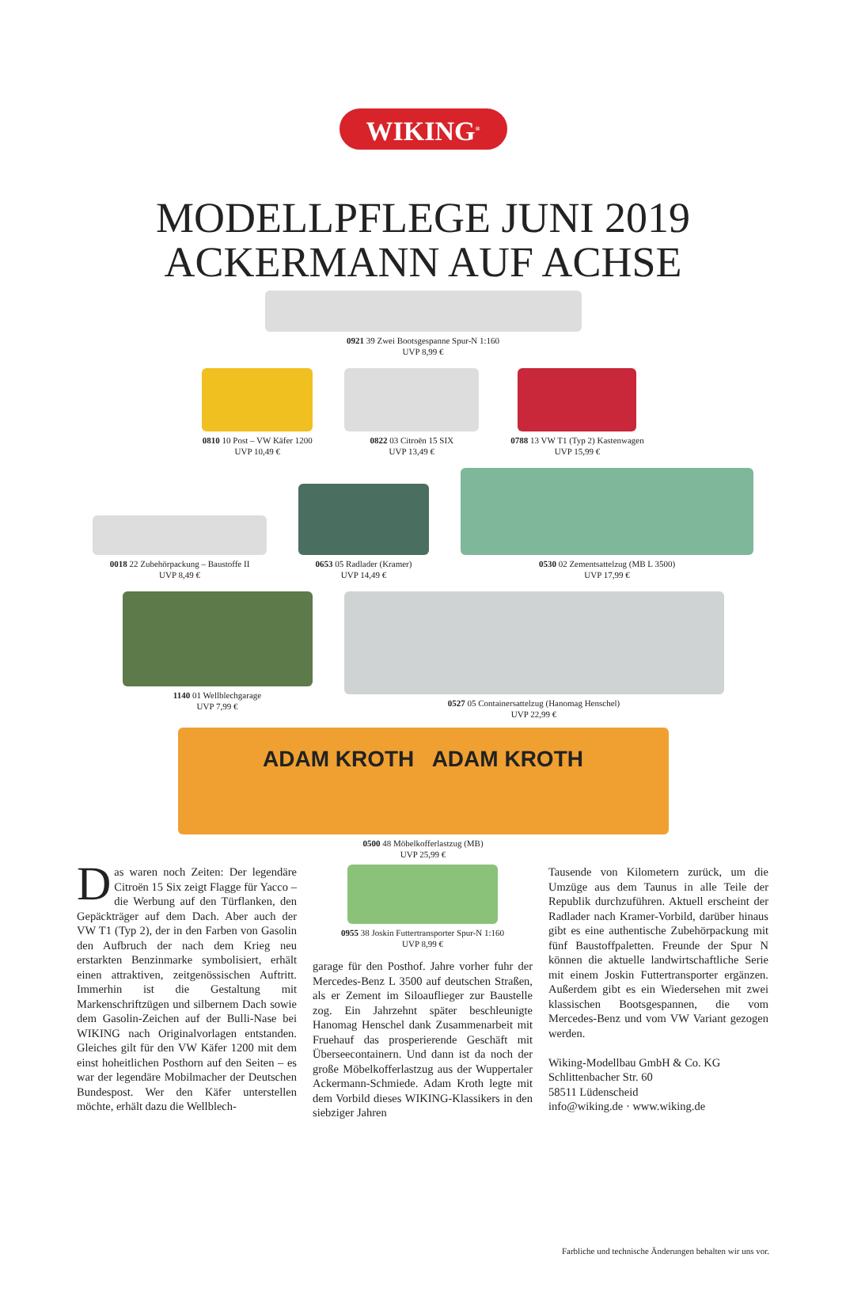WIKING<sup>®</sup>
MODELLPFLEGE JUNI 2019
ACKERMANN AUF ACHSE
0921 39 Zwei Bootsgespanne Spur-N 1:160
UVP 8,99 €
0810 10 Post – VW Käfer 1200
UVP 10,49 €
0822 03 Citroën 15 SIX
UVP 13,49 €
0788 13 VW T1 (Typ 2) Kastenwagen
UVP 15,99 €
0018 22 Zubehörpackung – Baustoffe II
UVP 8,49 €
0653 05 Radlader (Kramer)
UVP 14,49 €
0530 02 Zementsattelzug (MB L 3500)
UVP 17,99 €
1140 01 Wellblechgarage
UVP 7,99 €
0527 05 Containersattelzug (Hanomag Henschel)
UVP 22,99 €
ADAM KROTH ADAM KROTH
0500 48 Möbelkofferlastzug (MB)
UVP 25,99 €
Das waren noch Zeiten: Der legendäre Citroën 15 Six zeigt Flagge für Yacco – die Werbung auf den Türflanken, den Gepäckträger auf dem Dach. Aber auch der VW T1 (Typ 2), der in den Farben von Gasolin den Aufbruch der nach dem Krieg neu erstarkten Benzinmarke symbolisiert, erhält einen attraktiven, zeitgenössischen Auftritt. Immerhin ist die Gestaltung mit Markenschriftzügen und silbernem Dach sowie dem Gasolin-Zeichen auf der Bulli-Nase bei WIKING nach Originalvorlagen entstanden. Gleiches gilt für den VW Käfer 1200 mit dem einst hoheitlichen Posthorn auf den Seiten – es war der legendäre Mobilmacher der Deutschen Bundespost. Wer den Käfer unterstellen möchte, erhält dazu die Wellblech-
0955 38 Joskin Futtertransporter Spur-N 1:160
UVP 8,99 €
garage für den Posthof. Jahre vorher fuhr der Mercedes-Benz L 3500 auf deutschen Straßen, als er Zement im Siloauflieger zur Baustelle zog. Ein Jahrzehnt später beschleunigte Hanomag Henschel dank Zusammenarbeit mit Fruehauf das prosperierende Geschäft mit Überseecontainern. Und dann ist da noch der große Möbelkofferlastzug aus der Wuppertaler Ackermann-Schmiede. Adam Kroth legte mit dem Vorbild dieses WIKING-Klassikers in den siebziger Jahren
Tausende von Kilometern zurück, um die Umzüge aus dem Taunus in alle Teile der Republik durchzuführen. Aktuell erscheint der Radlader nach Kramer-Vorbild, darüber hinaus gibt es eine authentische Zubehörpackung mit fünf Baustoffpaletten. Freunde der Spur N können die aktuelle landwirtschaftliche Serie mit einem Joskin Futtertransporter ergänzen. Außerdem gibt es ein Wiedersehen mit zwei klassischen Bootsgespannen, die vom Mercedes-Benz und vom VW Variant gezogen werden.
Wiking-Modellbau GmbH & Co. KG
Schlittenbacher Str. 60
58511 Lüdenscheid
info@wiking.de · www.wiking.de
Farbliche und technische Änderungen behalten wir uns vor.